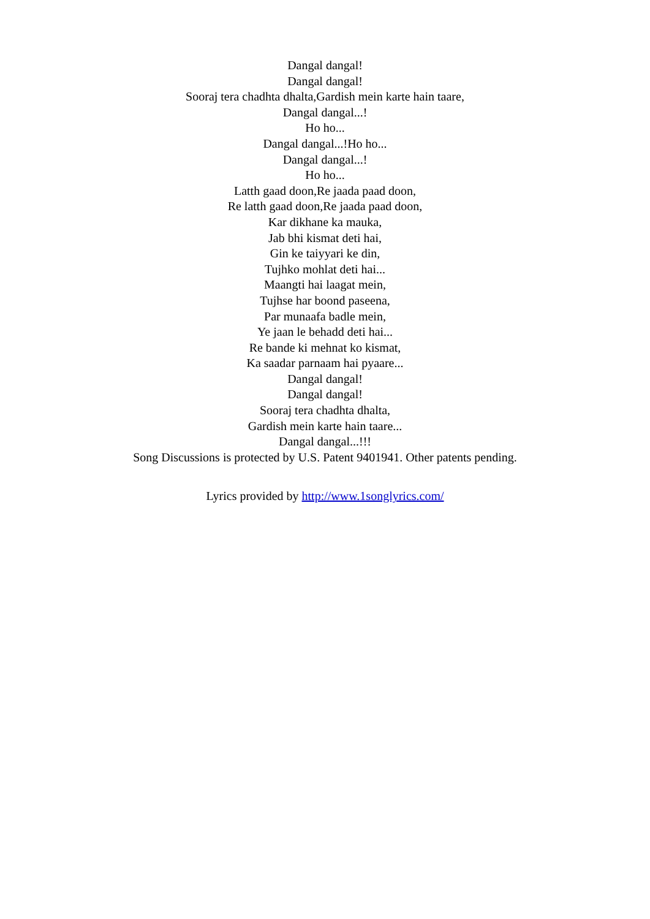Dangal dangal!
Dangal dangal!
Sooraj tera chadhta dhalta,Gardish mein karte hain taare,
Dangal dangal...!
Ho ho...
Dangal dangal...!Ho ho...
Dangal dangal...!
Ho ho...
Latth gaad doon,Re jaada paad doon,
Re latth gaad doon,Re jaada paad doon,
Kar dikhane ka mauka,
Jab bhi kismat deti hai,
Gin ke taiyyari ke din,
Tujhko mohlat deti hai...
Maangti hai laagat mein,
Tujhse har boond paseena,
Par munaafa badle mein,
Ye jaan le behadd deti hai...
Re bande ki mehnat ko kismat,
Ka saadar parnaam hai pyaare...
Dangal dangal!
Dangal dangal!
Sooraj tera chadhta dhalta,
Gardish mein karte hain taare...
Dangal dangal...!!!
Song Discussions is protected by U.S. Patent 9401941. Other patents pending.
Lyrics provided by http://www.1songlyrics.com/